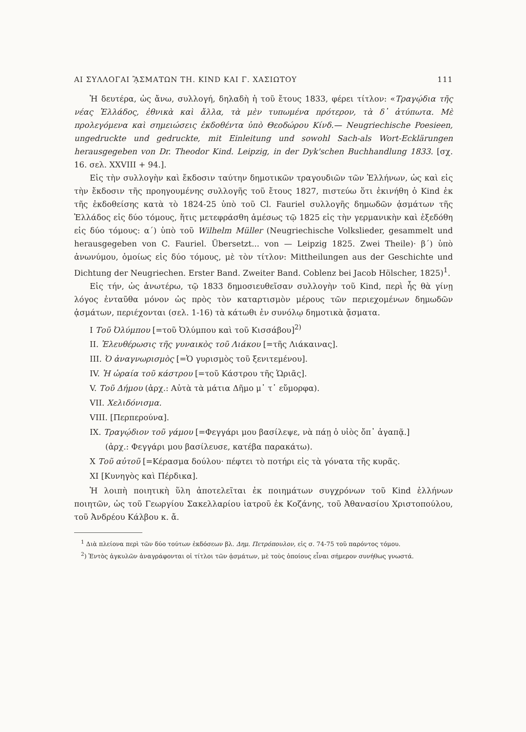ΑΙ ΣΥΛΛΟΓΑΙ ᾊΣΜΑΤΩΝ ΤΗ. KIND ΚΑΙ Γ. ΧΑΣΙΩΤΟΥ 111
Ἡ δευτέρα, ὡς ἄνω, συλλογή, δηλαδὴ ἡ τοῦ ἔτους 1833, φέρει τίτλον: «Τραγῴδια τῆς νέας Ἑλλάδος, ἐθνικὰ καὶ ἄλλα, τὰ μὲν τυπωμένα πρότερον, τὰ δ᾽ ἀτύπωτα. Μὲ προλεγόμενα καὶ σημειώσεις ἐκδοθέντα ὑπὸ Θεοδώρου Κίνδ.— Neugriechische Poesieen, ungedruckte und gedruckte, mit Einleitung und sowohl Sach-als Wort-Ecklärungen herausgegeben von Dr. Theodor Kind. Leipzig, in der Dyk'schen Buchhandlung 1833. [σχ. 16. σελ. XXVIII + 94.].
Εἰς τὴν συλλογὴν καὶ ἔκδοσιν ταύτην δημοτικῶν τραγουδιῶν τῶν Ἑλλήνων, ὡς καὶ εἰς τὴν ἔκδοσιν τῆς προηγουμένης συλλογῆς τοῦ ἔτους 1827, πιστεύω ὅτι ἐκινήθη ὁ Kind ἐκ τῆς ἐκδοθείσης κατὰ τὸ 1824-25 ὑπὸ τοῦ Cl. Fauriel συλλογῆς δημωδῶν ᾀσμάτων τῆς Ἑλλάδος εἰς δύο τόμους, ἥτις μετεφράσθη ἀμέσως τῷ 1825 εἰς τὴν γερμανικὴν καὶ ἐξεδόθη εἰς δύο τόμους: α´) ὑπὸ τοῦ Wilhelm Müller (Neugriechische Volkslieder, gesammelt und herausgegeben von C. Fauriel. Übersetzt... von — Leipzig 1825. Zwei Theile)· β´) ὑπὸ ἀνωνύμου, ὁμοίως εἰς δύο τόμους, μὲ τὸν τίτλον: Mittheilungen aus der Geschichte und Dichtung der Neugriechen. Erster Band. Zweiter Band. Coblenz bei Jacob Hölscher, 1825)<sup>1</sup>.
Εἰς τήν, ὡς ἀνωτέρω, τῷ 1833 δημοσιευθεῖσαν συλλογὴν τοῦ Kind, περὶ ἧς θὰ γίνῃ λόγος ἐνταῦθα μόνον ὡς πρὸς τὸν καταρτισμὸν μέρους τῶν περιεχομένων δημωδῶν ᾀσμάτων, περιέχονται (σελ. 1-16) τὰ κάτωθι ἐν συνόλῳ δημοτικὰ ᾄσματα.
I Τοῦ Ὀλύμπου [=τοῦ Ὀλύμπου καὶ τοῦ Κισσάβου]<sup>2)</sup>
II. Ἐλευθέρωσις τῆς γυναικὸς τοῦ Λιάκου [=τῆς Λιάκαινας].
III. Ὁ ἀναγνωρισμὸς [=Ὁ γυρισμὸς τοῦ ξενιτεμένου].
IV. Ἡ ὡραία τοῦ κάστρου [=τοῦ Κάστρου τῆς Ὡριᾶς].
V. Τοῦ Δήμου (ἀρχ.: Αὐτὰ τὰ μάτια Δῆμο μ᾽ τ᾽ εὔμορφα).
VII. Χελιδόνισμα.
VIII. [Περπερούνα].
IX. Τραγῴδιον τοῦ γάμου [=Φεγγάρι μου βασίλεψε, νὰ πάῃ ὁ υἱὸς ὄπ᾽ ἀγαπᾷ.]
(ἀρχ.: Φεγγάρι μου βασίλευσε, κατέβα παρακάτω).
X Τοῦ αὐτοῦ [=Κέρασμα δούλου· πέφτει τὸ ποτήρι εἰς τὰ γόνατα τῆς κυρᾶς.
XI [Κυνηγὸς καὶ Πέρδικα].
Ἡ λοιπὴ ποιητικὴ ὕλη ἀποτελεῖται ἐκ ποιημάτων συγχρόνων τοῦ Kind ἑλλήνων ποιητῶν, ὡς τοῦ Γεωργίου Σακελλαρίου ἰατροῦ ἐκ Κοζάνης, τοῦ Ἀθανασίου Χριστοπούλου, τοῦ Ἀνδρέου Κάλβου κ. ἄ.
<sup>1</sup> Διὰ πλείονα περὶ τῶν δύο τούτων ἐκδόσεων βλ. Δημ. Πετρόπουλον, εἰς σ. 74-75 τοῦ παρόντος τόμου.
<sup>2</sup>) Ἐντὸς ἀγκυλῶν ἀναγράφονται οἱ τίτλοι τῶν ᾀσμάτων, μὲ τοὺς ὁποίους εἶναι σήμερον συνήθως γνωστά.